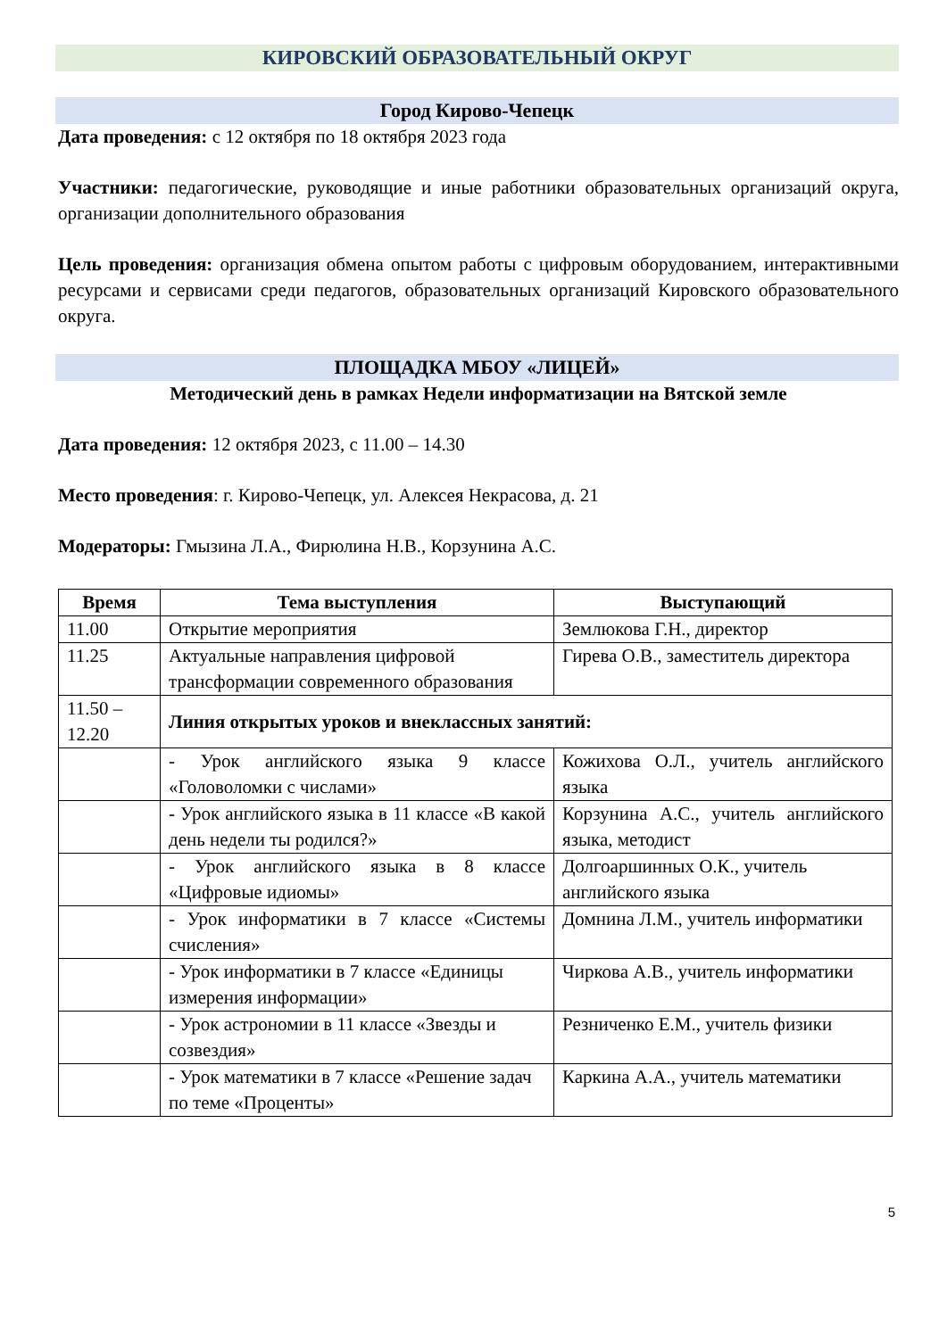КИРОВСКИЙ ОБРАЗОВАТЕЛЬНЫЙ ОКРУГ
Город Кирово-Чепецк
Дата проведения: с 12 октября по 18 октября 2023 года
Участники: педагогические, руководящие и иные работники образовательных организаций округа, организации дополнительного образования
Цель проведения: организация обмена опытом работы с цифровым оборудованием, интерактивными ресурсами и сервисами среди педагогов, образовательных организаций Кировского образовательного округа.
ПЛОЩАДКА МБОУ «ЛИЦЕЙ»
Методический день в рамках Недели информатизации на Вятской земле
Дата проведения: 12 октября 2023, с 11.00 – 14.30
Место проведения: г. Кирово-Чепецк, ул. Алексея Некрасова, д. 21
Модераторы: Гмызина Л.А., Фирюлина Н.В., Корзунина А.С.
| Время | Тема выступления | Выступающий |
| --- | --- | --- |
| 11.00 | Открытие мероприятия | Землюкова Г.Н., директор |
| 11.25 | Актуальные направления цифровой трансформации современного образования | Гирева О.В., заместитель директора |
| 11.50 – 12.20 | Линия открытых уроков и внеклассных занятий: | |
| | - Урок английского языка 9 классе «Головоломки с числами» | Кожихова О.Л., учитель английского языка |
| | - Урок английского языка в 11 классе «В какой день недели ты родился?» | Корзунина А.С., учитель английского языка, методист |
| | - Урок английского языка в 8 классе «Цифровые идиомы» | Долгоаршинных О.К., учитель английского языка |
| | - Урок информатики в 7 классе «Системы счисления» | Домнина Л.М., учитель информатики |
| | - Урок информатики в 7 классе «Единицы измерения информации» | Чиркова А.В., учитель информатики |
| | - Урок астрономии в 11 классе «Звезды и созвездия» | Резниченко Е.М., учитель физики |
| | - Урок математики в 7 классе «Решение задач по теме «Проценты» | Каркина А.А., учитель математики |
5